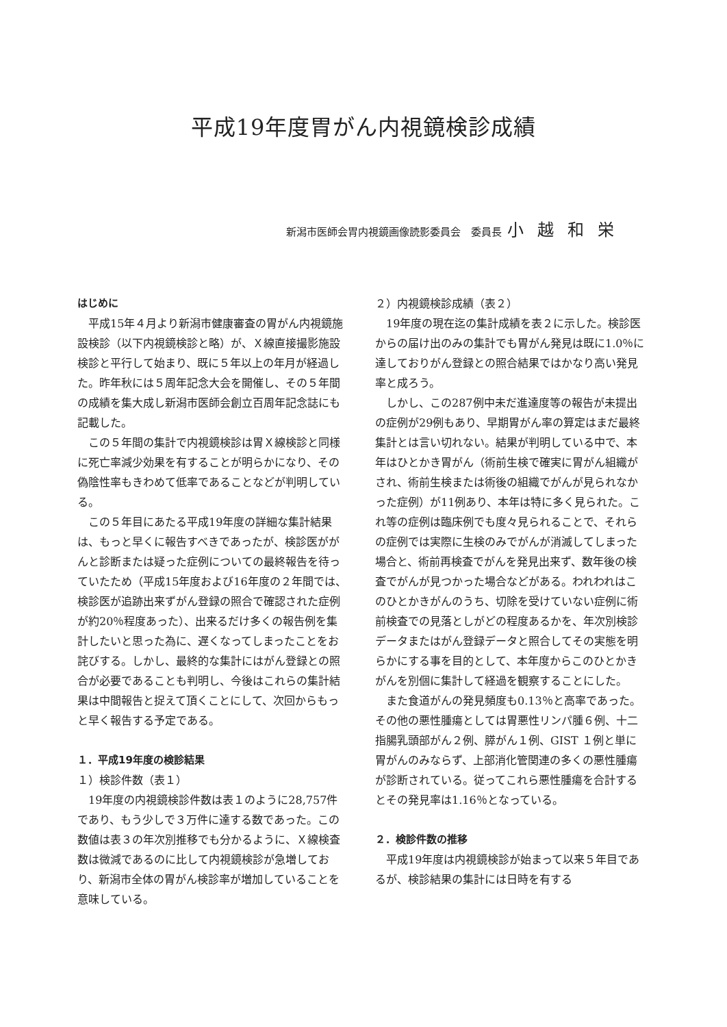平成19年度胃がん内視鏡検診成績
新潟市医師会胃内視鏡画像読影委員会　委員長 小越和栄
はじめに
平成15年４月より新潟市健康審査の胃がん内視鏡施設検診（以下内視鏡検診と略）が、Ｘ線直接撮影施設検診と平行して始まり、既に５年以上の年月が経過した。昨年秋には５周年記念大会を開催し、その５年間の成績を集大成し新潟市医師会創立百周年記念誌にも記載した。
この５年間の集計で内視鏡検診は胃Ｘ線検診と同様に死亡率減少効果を有することが明らかになり、その偽陰性率もきわめて低率であることなどが判明している。
この５年目にあたる平成19年度の詳細な集計結果は、もっと早くに報告すべきであったが、検診医ががんと診断または疑った症例についての最終報告を待っていたため（平成15年度および16年度の２年間では、検診医が追跡出来ずがん登録の照合で確認された症例が約20％程度あった）、出来るだけ多くの報告例を集計したいと思った為に、遅くなってしまったことをお詫びする。しかし、最終的な集計にはがん登録との照合が必要であることも判明し、今後はこれらの集計結果は中間報告と捉えて頂くことにして、次回からもっと早く報告する予定である。
１．平成19年度の検診結果
１）検診件数（表１）
19年度の内視鏡検診件数は表１のように28,757件であり、もう少しで３万件に達する数であった。この数値は表３の年次別推移でも分かるように、Ｘ線検査数は微減であるのに比して内視鏡検診が急増しており、新潟市全体の胃がん検診率が増加していることを意味している。
２）内視鏡検診成績（表２）
19年度の現在迄の集計成績を表２に示した。検診医からの届け出のみの集計でも胃がん発見は既に1.0％に達しておりがん登録との照合結果ではかなり高い発見率と成ろう。
しかし、この287例中未だ進達度等の報告が未提出の症例が29例もあり、早期胃がん率の算定はまだ最終集計とは言い切れない。結果が判明している中で、本年はひとかき胃がん（術前生検で確実に胃がん組織がされ、術前生検または術後の組織でがんが見られなかった症例）が11例あり、本年は特に多く見られた。これ等の症例は臨床例でも度々見られることで、それらの症例では実際に生検のみでがんが消滅してしまった場合と、術前再検査でがんを発見出来ず、数年後の検査でがんが見つかった場合などがある。われわれはこのひとかきがんのうち、切除を受けていない症例に術前検査での見落としがどの程度あるかを、年次別検診データまたはがん登録データと照合してその実態を明らかにする事を目的として、本年度からこのひとかきがんを別個に集計して経過を観察することにした。
また食道がんの発見頻度も0.13％と高率であった。その他の悪性腫瘍としては胃悪性リンパ腫６例、十二指腸乳頭部がん２例、膵がん１例、GIST １例と単に胃がんのみならず、上部消化管関連の多くの悪性腫瘍が診断されている。従ってこれら悪性腫瘍を合計するとその発見率は1.16％となっている。
２．検診件数の推移
平成19年度は内視鏡検診が始まって以来５年目であるが、検診結果の集計には日時を有する